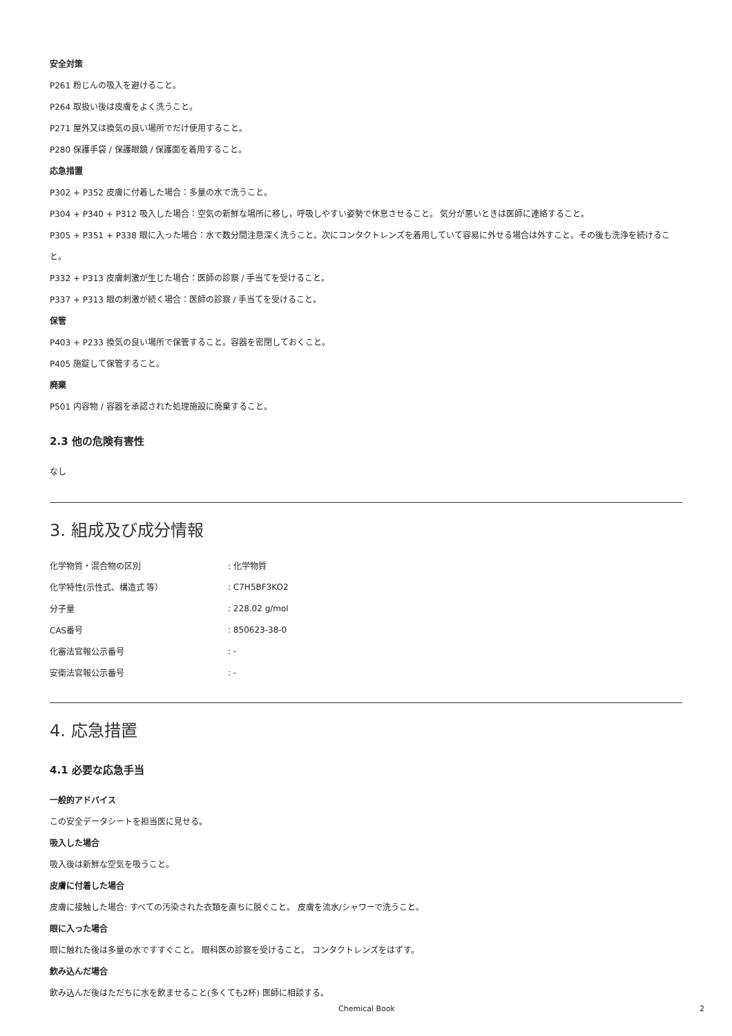安全対策
P261 粉じんの吸入を避けること。
P264 取扱い後は皮膚をよく洗うこと。
P271 屋外又は換気の良い場所でだけ使用すること。
P280 保護手袋 / 保護眼鏡 / 保護面を着用すること。
応急措置
P302 + P352 皮膚に付着した場合：多量の水で洗うこと。
P304 + P340 + P312 吸入した場合：空気の新鮮な場所に移し，呼吸しやすい姿勢で休息させること。 気分が悪いときは医師に連絡すること。
P305 + P351 + P338 眼に入った場合：水で数分間注意深く洗うこと。次にコンタクトレンズを着用していて容易に外せる場合は外すこと。その後も洗浄を続けること。
P332 + P313 皮膚刺激が生じた場合：医師の診察 / 手当てを受けること。
P337 + P313 眼の刺激が続く場合：医師の診察 / 手当てを受けること。
保管
P403 + P233 換気の良い場所で保管すること。容器を密閉しておくこと。
P405 施錠して保管すること。
廃棄
P501 内容物 / 容器を承認された処理施設に廃棄すること。
2.3 他の危険有害性
なし
3. 組成及び成分情報
| 化学物質・混合物の区別 | : 化学物質 |
| 化学特性(示性式、構造式 等） | : C7H5BF3KO2 |
| 分子量 | : 228.02 g/mol |
| CAS番号 | : 850623-38-0 |
| 化審法官報公示番号 | : - |
| 安衛法官報公示番号 | : - |
4. 応急措置
4.1 必要な応急手当
一般的アドバイス
この安全データシートを担当医に見せる。
吸入した場合
吸入後は新鮮な空気を吸うこと。
皮膚に付着した場合
皮膚に接触した場合: すべての汚染された衣類を直ちに脱ぐこと。 皮膚を流水/シャワーで洗うこと。
眼に入った場合
眼に触れた後は多量の水ですすぐこと。 眼科医の診察を受けること。 コンタクトレンズをはずす。
飲み込んだ場合
飲み込んだ後はただちに水を飲ませること(多くても2杯) 医師に相談する。
Chemical Book 2